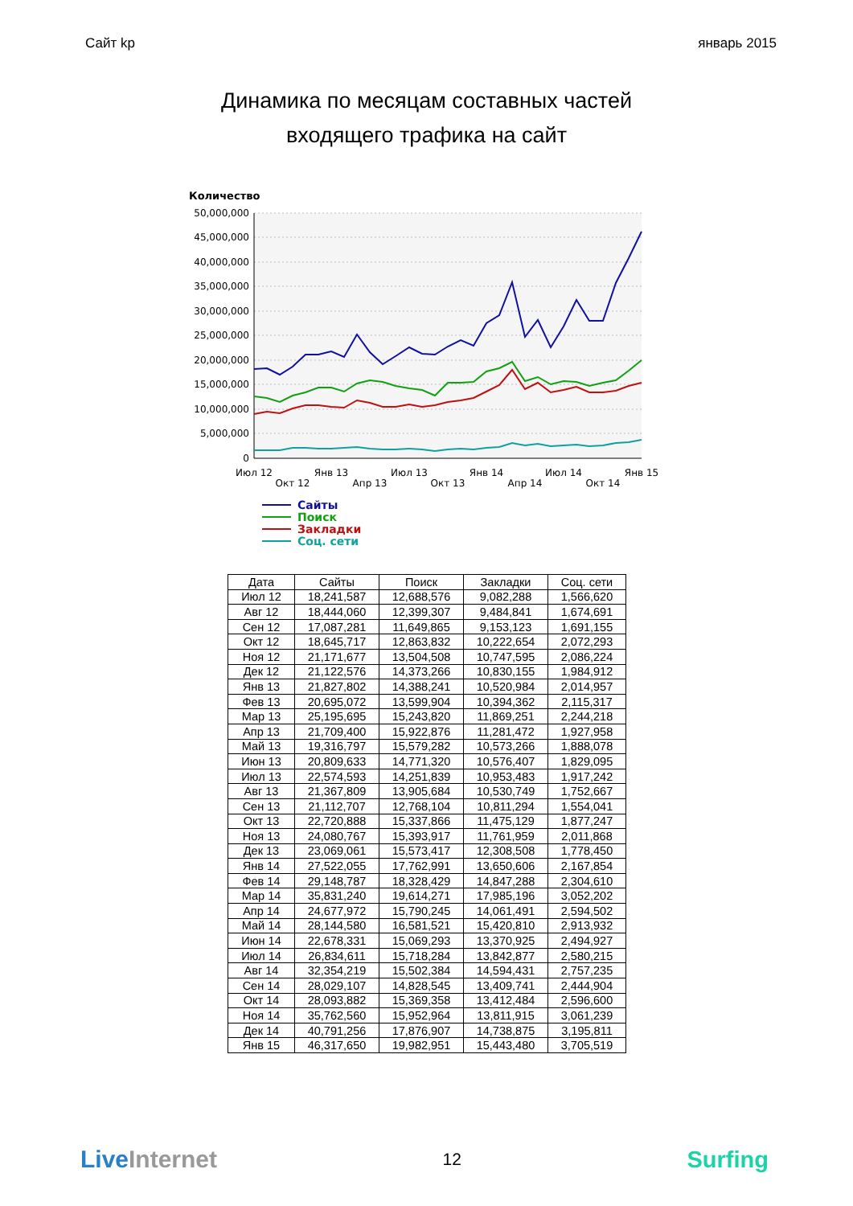Сайт kp январь 2015
Динамика по месяцам составных частей
входящего трафика на сайт
Количество
50,000,000
45,000,000
40,000,000
35,000,000
30,000,000
25,000,000
20,000,000
15,000,000
10,000,000
5,000,000
0
Июл 12
Окт 12
Янв 13
Апр 13
Июл 13
Окт 13
Янв 14
Апр 14
Июл 14
Окт 14
Янв 15
Сайты
Поиск
Закладки
Соц. сети
| Дата | Сайты | Поиск | Закладки | Соц. сети |
| --- | --- | --- | --- | --- |
| Июл 12 | 18,241,587 | 12,688,576 | 9,082,288 | 1,566,620 |
| Авг 12 | 18,444,060 | 12,399,307 | 9,484,841 | 1,674,691 |
| Сен 12 | 17,087,281 | 11,649,865 | 9,153,123 | 1,691,155 |
| Окт 12 | 18,645,717 | 12,863,832 | 10,222,654 | 2,072,293 |
| Ноя 12 | 21,171,677 | 13,504,508 | 10,747,595 | 2,086,224 |
| Дек 12 | 21,122,576 | 14,373,266 | 10,830,155 | 1,984,912 |
| Янв 13 | 21,827,802 | 14,388,241 | 10,520,984 | 2,014,957 |
| Фев 13 | 20,695,072 | 13,599,904 | 10,394,362 | 2,115,317 |
| Мар 13 | 25,195,695 | 15,243,820 | 11,869,251 | 2,244,218 |
| Апр 13 | 21,709,400 | 15,922,876 | 11,281,472 | 1,927,958 |
| Май 13 | 19,316,797 | 15,579,282 | 10,573,266 | 1,888,078 |
| Июн 13 | 20,809,633 | 14,771,320 | 10,576,407 | 1,829,095 |
| Июл 13 | 22,574,593 | 14,251,839 | 10,953,483 | 1,917,242 |
| Авг 13 | 21,367,809 | 13,905,684 | 10,530,749 | 1,752,667 |
| Сен 13 | 21,112,707 | 12,768,104 | 10,811,294 | 1,554,041 |
| Окт 13 | 22,720,888 | 15,337,866 | 11,475,129 | 1,877,247 |
| Ноя 13 | 24,080,767 | 15,393,917 | 11,761,959 | 2,011,868 |
| Дек 13 | 23,069,061 | 15,573,417 | 12,308,508 | 1,778,450 |
| Янв 14 | 27,522,055 | 17,762,991 | 13,650,606 | 2,167,854 |
| Фев 14 | 29,148,787 | 18,328,429 | 14,847,288 | 2,304,610 |
| Мар 14 | 35,831,240 | 19,614,271 | 17,985,196 | 3,052,202 |
| Апр 14 | 24,677,972 | 15,790,245 | 14,061,491 | 2,594,502 |
| Май 14 | 28,144,580 | 16,581,521 | 15,420,810 | 2,913,932 |
| Июн 14 | 22,678,331 | 15,069,293 | 13,370,925 | 2,494,927 |
| Июл 14 | 26,834,611 | 15,718,284 | 13,842,877 | 2,580,215 |
| Авг 14 | 32,354,219 | 15,502,384 | 14,594,431 | 2,757,235 |
| Сен 14 | 28,029,107 | 14,828,545 | 13,409,741 | 2,444,904 |
| Окт 14 | 28,093,882 | 15,369,358 | 13,412,484 | 2,596,600 |
| Ноя 14 | 35,762,560 | 15,952,964 | 13,811,915 | 3,061,239 |
| Дек 14 | 40,791,256 | 17,876,907 | 14,738,875 | 3,195,811 |
| Янв 15 | 46,317,650 | 19,982,951 | 15,443,480 | 3,705,519 |
Live Internet 12 Surfing